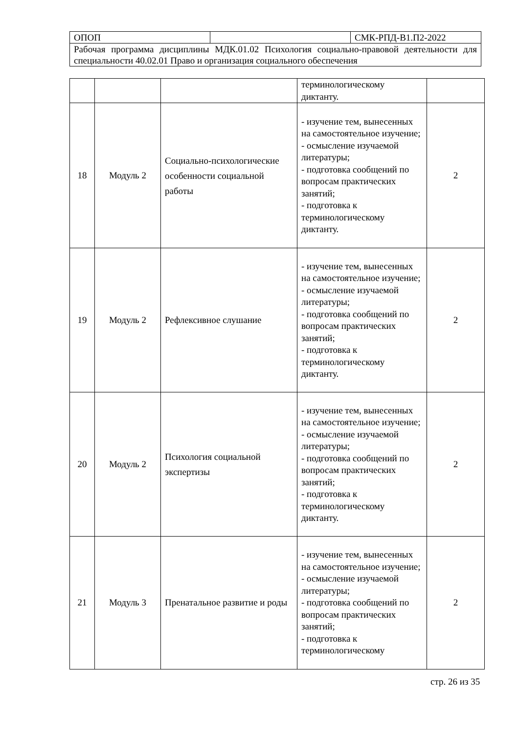| ОПОП | | СМК-РПД-В1.П2-2022 |
| Рабочая программа дисциплины МДК.01.02 Психология социально-правовой деятельности для специальности 40.02.01 Право и организация социального обеспечения | | |
| | | | терминологическому диктанту. | |
| 18 | Модуль 2 | Социально-психологические особенности социальной работы | - изучение тем, вынесенных на самостоятельное изучение; - осмысление изучаемой литературы; - подготовка сообщений по вопросам практических занятий; - подготовка к терминологическому диктанту. | 2 |
| 19 | Модуль 2 | Рефлексивное слушание | - изучение тем, вынесенных на самостоятельное изучение; - осмысление изучаемой литературы; - подготовка сообщений по вопросам практических занятий; - подготовка к терминологическому диктанту. | 2 |
| 20 | Модуль 2 | Психология социальной экспертизы | - изучение тем, вынесенных на самостоятельное изучение; - осмысление изучаемой литературы; - подготовка сообщений по вопросам практических занятий; - подготовка к терминологическому диктанту. | 2 |
| 21 | Модуль 3 | Пренатальное развитие и роды | - изучение тем, вынесенных на самостоятельное изучение; - осмысление изучаемой литературы; - подготовка сообщений по вопросам практических занятий; - подготовка к терминологическому | 2 |
стр. 26 из 35